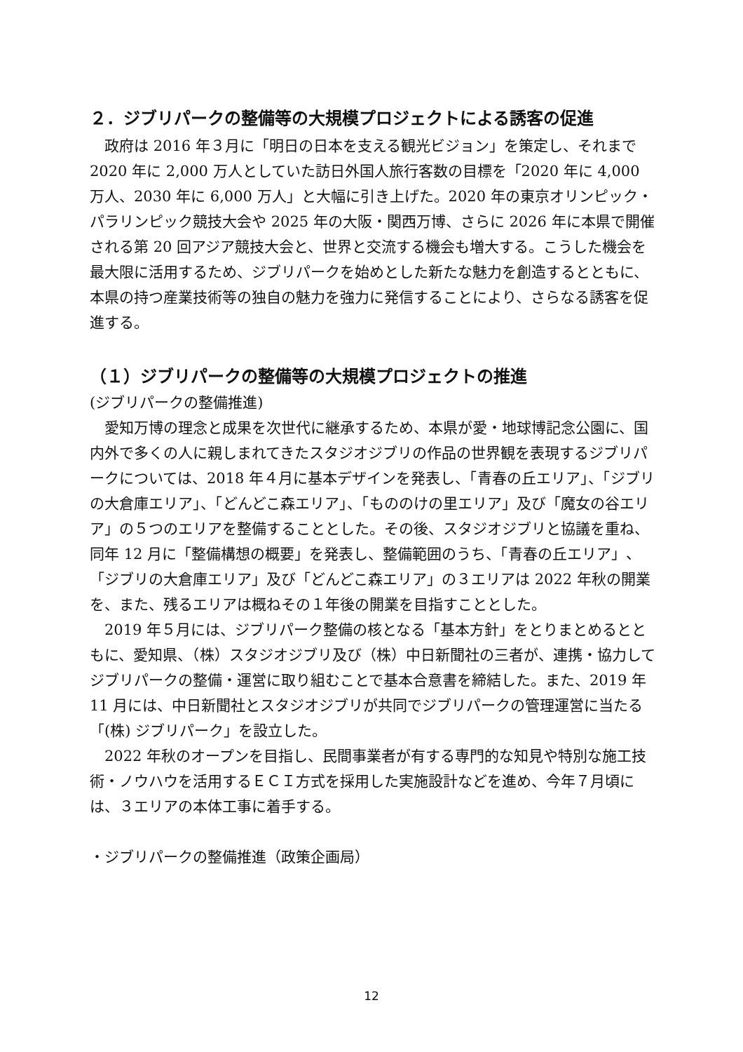２．ジブリパークの整備等の大規模プロジェクトによる誘客の促進
政府は 2016 年３月に「明日の日本を支える観光ビジョン」を策定し、それまで 2020 年に 2,000 万人としていた訪日外国人旅行客数の目標を「2020 年に 4,000 万人、2030 年に 6,000 万人」と大幅に引き上げた。2020 年の東京オリンピック・パラリンピック競技大会や 2025 年の大阪・関西万博、さらに 2026 年に本県で開催される第 20 回アジア競技大会と、世界と交流する機会も増大する。こうした機会を最大限に活用するため、ジブリパークを始めとした新たな魅力を創造するとともに、本県の持つ産業技術等の独自の魅力を強力に発信することにより、さらなる誘客を促進する。
（１）ジブリパークの整備等の大規模プロジェクトの推進
(ジブリパークの整備推進)
愛知万博の理念と成果を次世代に継承するため、本県が愛・地球博記念公園に、国内外で多くの人に親しまれてきたスタジオジブリの作品の世界観を表現するジブリパークについては、2018 年４月に基本デザインを発表し、「青春の丘エリア」、「ジブリの大倉庫エリア」、「どんどこ森エリア」、「もののけの里エリア」及び「魔女の谷エリア」の５つのエリアを整備することとした。その後、スタジオジブリと協議を重ね、同年 12 月に「整備構想の概要」を発表し、整備範囲のうち、「青春の丘エリア」、「ジブリの大倉庫エリア」及び「どんどこ森エリア」の３エリアは 2022 年秋の開業を、また、残るエリアは概ねその１年後の開業を目指すこととした。
2019 年５月には、ジブリパーク整備の核となる「基本方針」をとりまとめるとともに、愛知県、（株）スタジオジブリ及び（株）中日新聞社の三者が、連携・協力してジブリパークの整備・運営に取り組むことで基本合意書を締結した。また、2019 年 11 月には、中日新聞社とスタジオジブリが共同でジブリパークの管理運営に当たる「(株) ジブリパーク」を設立した。
2022 年秋のオープンを目指し、民間事業者が有する専門的な知見や特別な施工技術・ノウハウを活用するＥＣＩ方式を採用した実施設計などを進め、今年７月頃には、３エリアの本体工事に着手する。
・ジブリパークの整備推進（政策企画局）
12